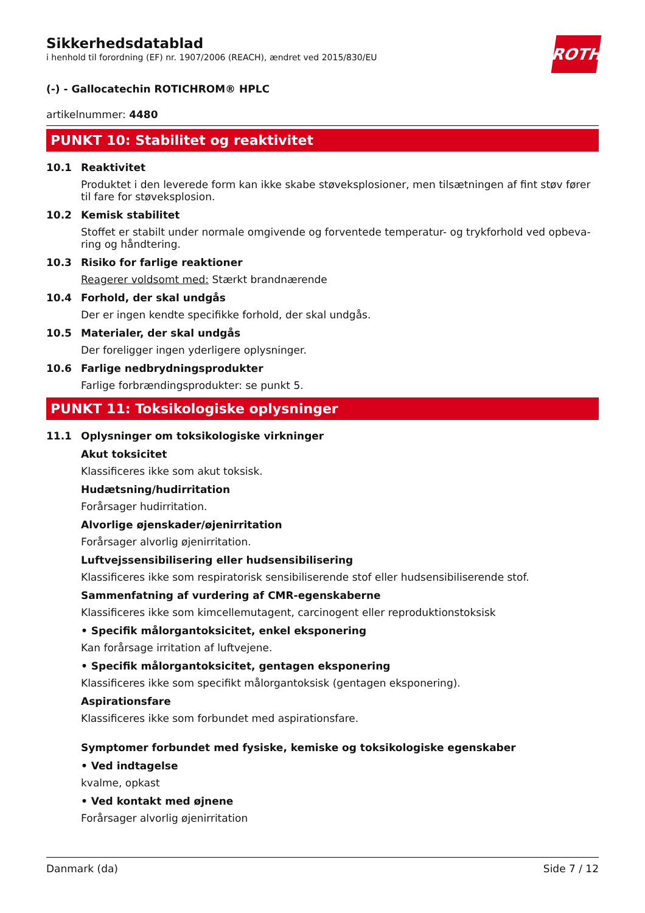ROTH
Sikkerhedsdatablad
i henhold til forordning (EF) nr. 1907/2006 (REACH), ændret ved 2015/830/EU
(-) - Gallocatechin ROTICHROM® HPLC
artikelnummer: 4480
PUNKT 10: Stabilitet og reaktivitet
10.1 Reaktivitet
Produktet i den leverede form kan ikke skabe støveksplosioner, men tilsætningen af fint støv fører til fare for støveksplosion.
10.2 Kemisk stabilitet
Stoffet er stabilt under normale omgivende og forventede temperatur- og trykforhold ved opbeva-ring og håndtering.
10.3 Risiko for farlige reaktioner
Reagerer voldsomt med: Stærkt brandnærende
10.4 Forhold, der skal undgås
Der er ingen kendte specifikke forhold, der skal undgås.
10.5 Materialer, der skal undgås
Der foreligger ingen yderligere oplysninger.
10.6 Farlige nedbrydningsprodukter
Farlige forbrændingsprodukter: se punkt 5.
PUNKT 11: Toksikologiske oplysninger
11.1 Oplysninger om toksikologiske virkninger
Akut toksicitet
Klassificeres ikke som akut toksisk.
Hudætsning/hudirritation
Forårsager hudirritation.
Alvorlige øjenskader/øjenirritation
Forårsager alvorlig øjenirritation.
Luftvejssensibilisering eller hudsensibilisering
Klassificeres ikke som respiratorisk sensibiliserende stof eller hudsensibiliserende stof.
Sammenfatning af vurdering af CMR-egenskaberne
Klassificeres ikke som kimcellemutagent, carcinogent eller reproduktionstoksisk
• Specifik målorgantoksicitet, enkel eksponering
Kan forårsage irritation af luftvejene.
• Specifik målorgantoksicitet, gentagen eksponering
Klassificeres ikke som specifikt målorgantoksisk (gentagen eksponering).
Aspirationsfare
Klassificeres ikke som forbundet med aspirationsfare.
Symptomer forbundet med fysiske, kemiske og toksikologiske egenskaber
• Ved indtagelse
kvalme, opkast
• Ved kontakt med øjnene
Forårsager alvorlig øjenirritation
Danmark (da) Side 7 / 12